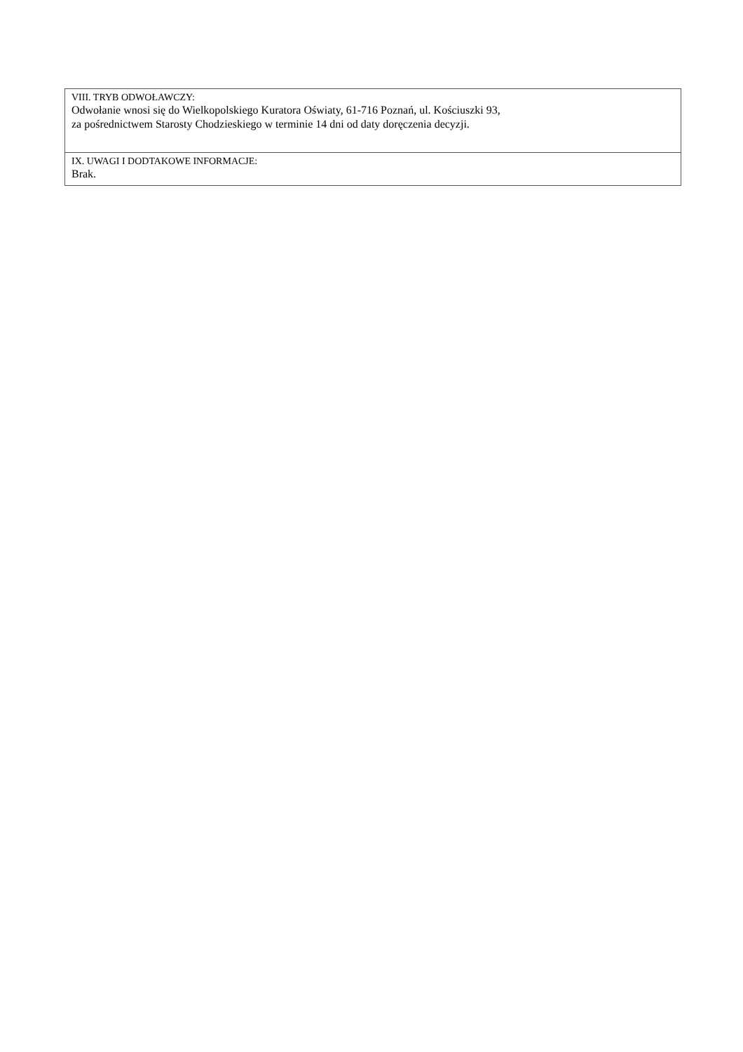| VIII. TRYB ODWOŁAWCZY: Odwołanie wnosi się do Wielkopolskiego Kuratora Oświaty, 61-716 Poznań, ul. Kościuszki 93, za pośrednictwem Starosty Chodzieskiego w terminie 14 dni od daty doręczenia decyzji. |
| IX. UWAGI I DODTAKOWE INFORMACJE: Brak. |